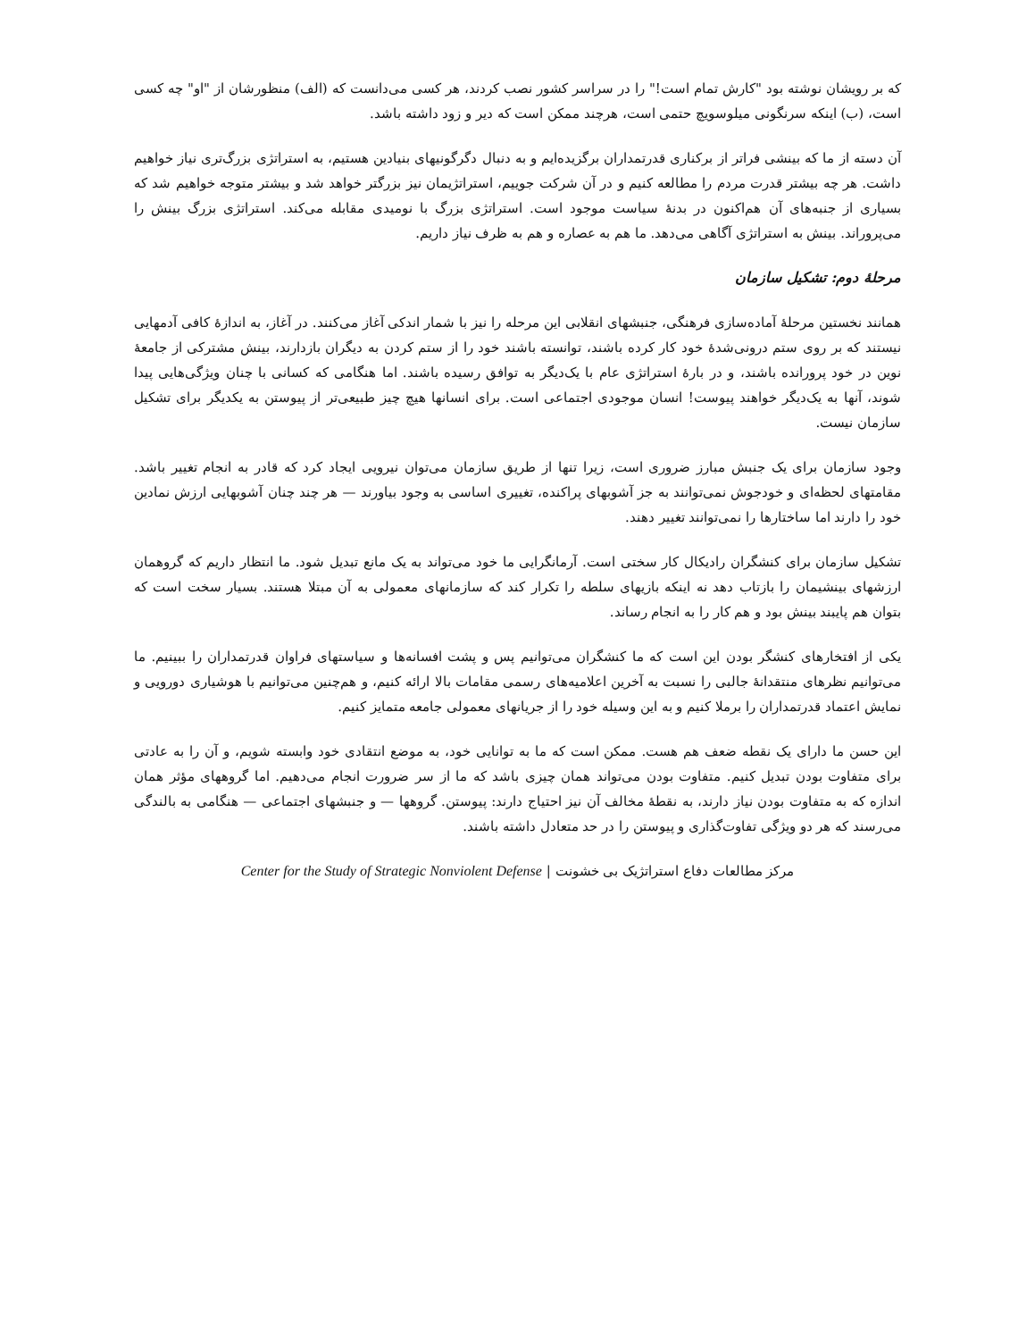که بر رویشان نوشته بود "کارش تمام است!" را در سراسر کشور نصب کردند، هر کسی می‌دانست که (الف) منظورشان از "او" چه کسی است، (ب) اینکه سرنگونی میلوسویچ حتمی است، هرچند ممکن است که دیر و زود داشته باشد.
آن دسته از ما که بینشی فراتر از برکناری قدرتمداران برگزیده‌ایم و به دنبال دگرگونیهای بنیادین هستیم، به استراتژی بزرگ‌تری نیاز خواهیم داشت. هر چه بیشتر قدرت مردم را مطالعه کنیم و در آن شرکت جوییم، استراتژیمان نیز بزرگتر خواهد شد و بیشتر متوجه خواهیم شد که بسیاری از جنبه‌های آن هم‌اکنون در بدنهٔ سیاست موجود است. استراتژی بزرگ با نومیدی مقابله می‌کند. استراتژی بزرگ بینش را می‌پروراند. بینش به استراتژی آگاهی می‌دهد. ما هم به عصاره و هم به ظرف نیاز داریم.
مرحلهٔ دوم: تشکیل سازمان
همانند نخستین مرحلهٔ آماده‌سازی فرهنگی، جنبشهای انقلابی این مرحله را نیز با شمار اندکی آغاز می‌کنند. در آغاز، به اندازهٔ کافی آدمهایی نیستند که بر روی ستم درونی‌شدهٔ خود کار کرده باشند، توانسته باشند خود را از ستم کردن به دیگران بازدارند، بینش مشترکی از جامعهٔ نوین در خود پرورانده باشند، و در بارهٔ استراتژی عام با یک‌دیگر به توافق رسیده باشند. اما هنگامی که کسانی با چنان ویژگی‌هایی پیدا شوند، آنها به یک‌دیگر خواهند پیوست! انسان موجودی اجتماعی است. برای انسانها هیچ چیز طبیعی‌تر از پیوستن به یکدیگر برای تشکیل سازمان نیست.
وجود سازمان برای یک جنبش مبارز ضروری است، زیرا تنها از طریق سازمان می‌توان نیرویی ایجاد کرد که قادر به انجام تغییر باشد. مقامتهای لحظه‌ای و خودجوش نمی‌توانند به جز آشوبهای پراکنده، تغییری اساسی به وجود بیاورند — هر چند چنان آشوبهایی ارزش نمادین خود را دارند اما ساختارها را نمی‌توانند تغییر دهند.
تشکیل سازمان برای کنشگران رادیکال کار سختی است. آرمانگرایی ما خود می‌تواند به یک مانع تبدیل شود. ما انتظار داریم که گروهمان ارزشهای بینشیمان را بازتاب دهد نه اینکه بازیهای سلطه را تکرار کند که سازمانهای معمولی به آن مبتلا هستند. بسیار سخت است که بتوان هم پایبند بینش بود و هم کار را به انجام رساند.
یکی از افتخارهای کنشگر بودن این است که ما کنشگران می‌توانیم پس و پشت افسانه‌ها و سیاستهای فراوان قدرتمداران را ببینیم. ما می‌توانیم نظرهای منتقدانهٔ جالبی را نسبت به آخرین اعلامیه‌های رسمی مقامات بالا ارائه کنیم، و هم‌چنین می‌توانیم با هوشیاری دورویی و نمایش اعتماد قدرتمداران را برملا کنیم و به این وسیله خود را از جریانهای معمولی جامعه متمایز کنیم.
این حسن ما دارای یک نقطه ضعف هم هست. ممکن است که ما به توانایی خود، به موضع انتقادی خود وابسته شویم، و آن را به عادتی برای متفاوت بودن تبدیل کنیم. متفاوت بودن می‌تواند همان چیزی باشد که ما از سر ضرورت انجام می‌دهیم. اما گروههای مؤثر همان اندازه که به متفاوت بودن نیاز دارند، به نقطهٔ مخالف آن نیز احتیاج دارند: پیوستن. گروهها — و جنبشهای اجتماعی — هنگامی به بالندگی می‌رسند که هر دو ویژگی تفاوت‌گذاری و پیوستن را در حد متعادل داشته باشند.
مرکز مطالعات دفاع استراتژیک بی خشونت | Center for the Study of Strategic Nonviolent Defense